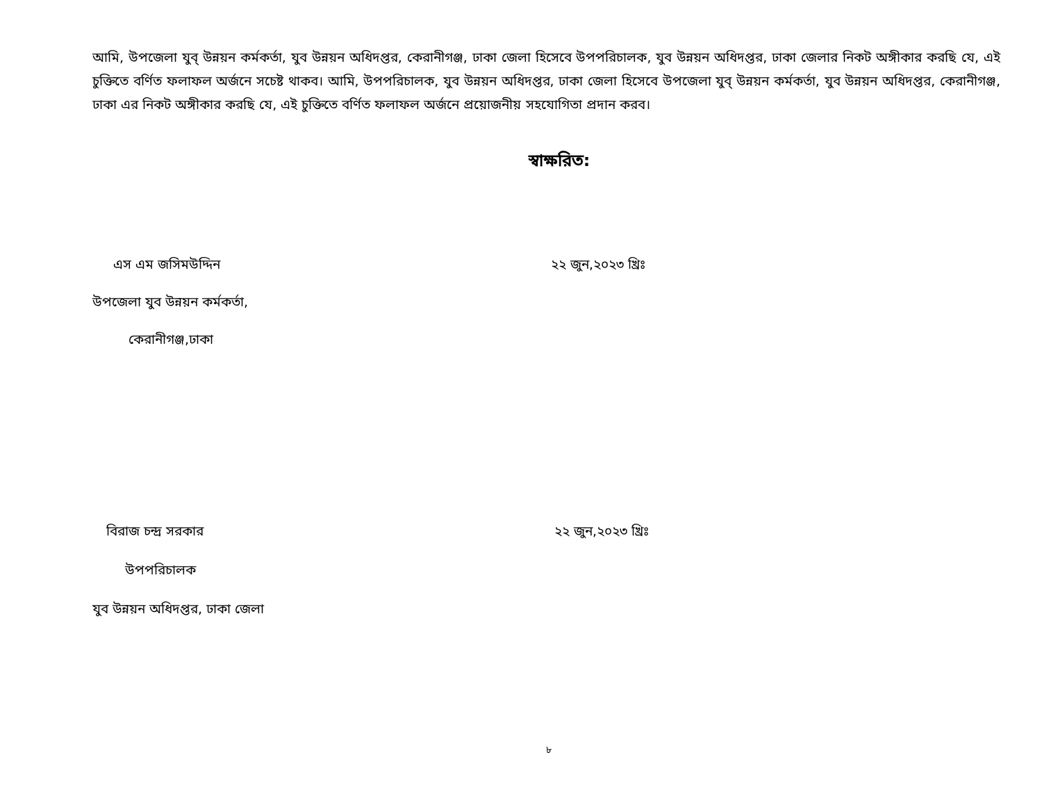আমি, উপজেলা যুব্ উন্নয়ন কর্মকর্তা, যুব উন্নয়ন অধিদপ্তর, কেরানীগঞ্জ, ঢাকা জেলা হিসেবে উপপরিচালক, যুব উন্নয়ন অধিদপ্তর, ঢাকা জেলার নিকট অঙ্গীকার করছি যে, এই চুক্তিতে বর্ণিত ফলাফল অর্জনে সচেষ্ট থাকব। আমি, উপপরিচালক, যুব উন্নয়ন অধিদপ্তর, ঢাকা জেলা হিসেবে উপজেলা যুব্ উন্নয়ন কর্মকর্তা, যুব উন্নয়ন অধিদপ্তর, কেরানীগঞ্জ, ঢাকা এর নিকট অঙ্গীকার করছি যে, এই চুক্তিতে বর্ণিত ফলাফল অর্জনে প্রয়োজনীয় সহযোগিতা প্রদান করব।
স্বাক্ষরিত:
এস এম জসিমউদ্দিন ২২ জুন,২০২৩ খ্রিঃ
উপজেলা যুব উন্নয়ন কর্মকর্তা,
কেরানীগঞ্জ,ঢাকা
বিরাজ চন্দ্র সরকার ২২ জুন,২০২৩ খ্রিঃ
উপপরিচালক
যুব উন্নয়ন অধিদপ্তর, ঢাকা জেলা
৮